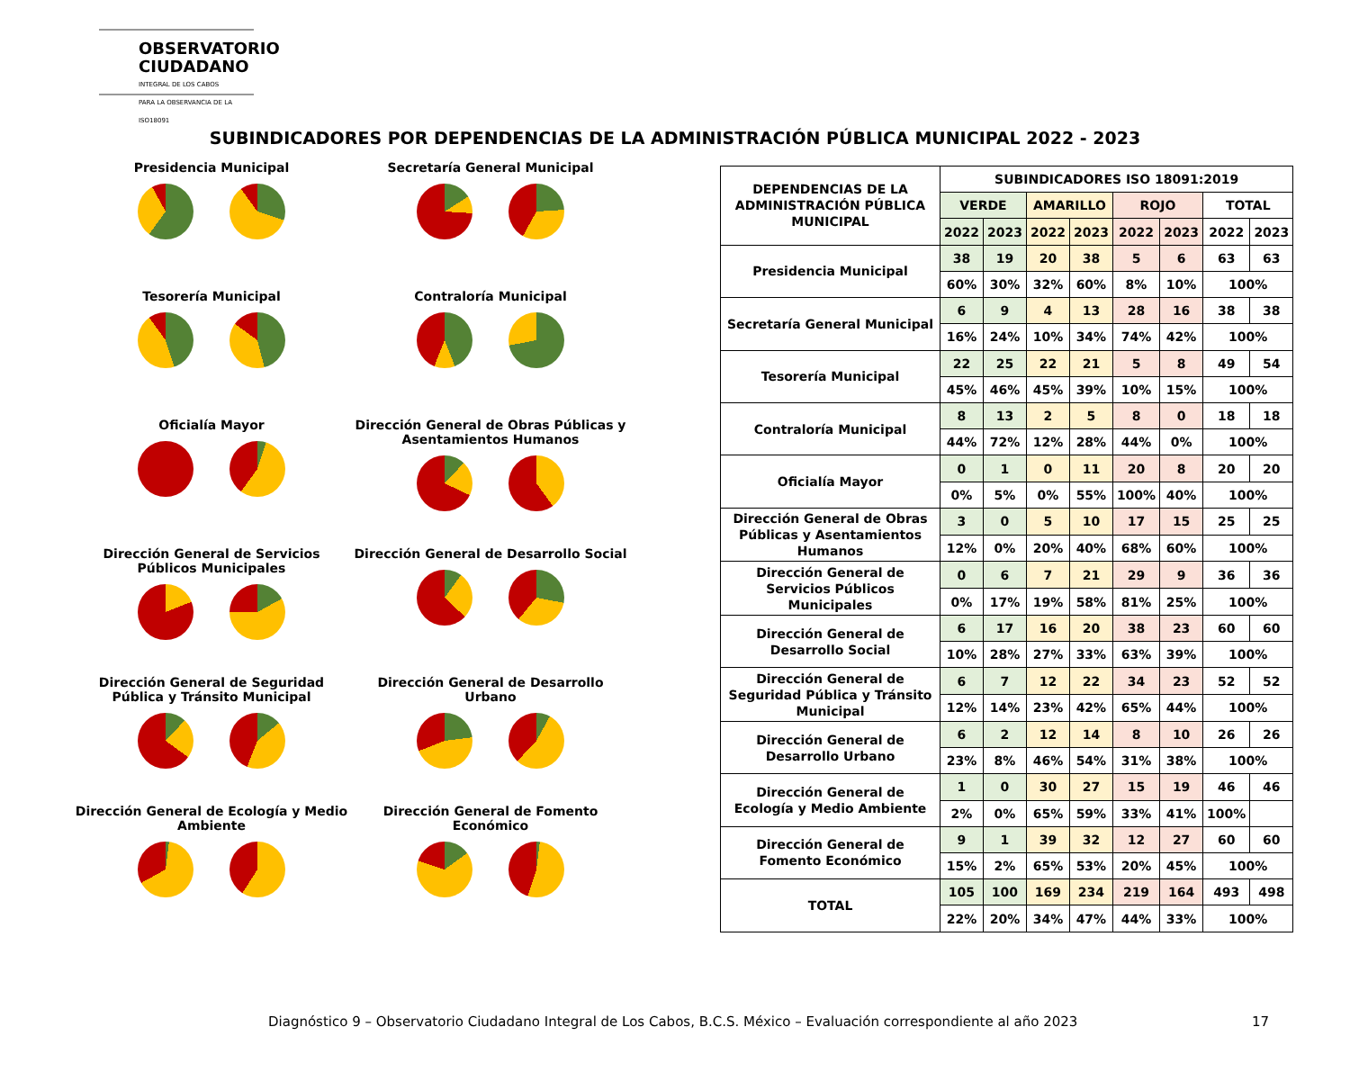OBSERVATORIO
CIUDADANO
INTEGRAL DE LOS CABOS
PARA LA OBSERVANCIA DE LA ISO18091
SUBINDICADORES POR DEPENDENCIAS DE LA ADMINISTRACIÓN PÚBLICA MUNICIPAL 2022 - 2023
Presidencia Municipal
Secretaría General Municipal
Tesorería Municipal
Contraloría Municipal
Oficialía Mayor
Dirección General de Obras Públicas y Asentamientos Humanos
Dirección General de Servicios Públicos Municipales
Dirección General de Desarrollo Social
Dirección General de Seguridad Pública y Tránsito Municipal
Dirección General de Desarrollo Urbano
Dirección General de Ecología y Medio Ambiente
Dirección General de Fomento Económico
| DEPENDENCIAS DE LA ADMINISTRACIÓN PÚBLICA MUNICIPAL | SUBINDICADORES ISO 18091:2019 | | | | | | | |
| --- | --- | --- | --- | --- | --- | --- | --- | --- |
| | VERDE | | AMARILLO | | ROJO | | TOTAL | |
| | 2022 | 2023 | 2022 | 2023 | 2022 | 2023 | 2022 | 2023 |
| Presidencia Municipal | 38 | 19 | 20 | 38 | 5 | 6 | 63 | 63 |
| | 60% | 30% | 32% | 60% | 8% | 10% | 100% | |
| Secretaría General Municipal | 6 | 9 | 4 | 13 | 28 | 16 | 38 | 38 |
| | 16% | 24% | 10% | 34% | 74% | 42% | 100% | |
| Tesorería Municipal | 22 | 25 | 22 | 21 | 5 | 8 | 49 | 54 |
| | 45% | 46% | 45% | 39% | 10% | 15% | 100% | |
| Contraloría Municipal | 8 | 13 | 2 | 5 | 8 | 0 | 18 | 18 |
| | 44% | 72% | 12% | 28% | 44% | 0% | 100% | |
| Oficialía Mayor | 0 | 1 | 0 | 11 | 20 | 8 | 20 | 20 |
| | 0% | 5% | 0% | 55% | 100% | 40% | 100% | |
| Dirección General de Obras Públicas y Asentamientos Humanos | 3 | 0 | 5 | 10 | 17 | 15 | 25 | 25 |
| | 12% | 0% | 20% | 40% | 68% | 60% | 100% | |
| Dirección General de Servicios Públicos Municipales | 0 | 6 | 7 | 21 | 29 | 9 | 36 | 36 |
| | 0% | 17% | 19% | 58% | 81% | 25% | 100% | |
| Dirección General de Desarrollo Social | 6 | 17 | 16 | 20 | 38 | 23 | 60 | 60 |
| | 10% | 28% | 27% | 33% | 63% | 39% | 100% | |
| Dirección General de Seguridad Pública y Tránsito Municipal | 6 | 7 | 12 | 22 | 34 | 23 | 52 | 52 |
| | 12% | 14% | 23% | 42% | 65% | 44% | 100% | |
| Dirección General de Desarrollo Urbano | 6 | 2 | 12 | 14 | 8 | 10 | 26 | 26 |
| | 23% | 8% | 46% | 54% | 31% | 38% | 100% | |
| Dirección General de Ecología y Medio Ambiente | 1 | 0 | 30 | 27 | 15 | 19 | 46 | 46 |
| | 2% | 0% | 65% | 59% | 33% | 41% | 100% | |
| Dirección General de Fomento Económico | 9 | 1 | 39 | 32 | 12 | 27 | 60 | 60 |
| | 15% | 2% | 65% | 53% | 20% | 45% | 100% | |
| TOTAL | 105 | 100 | 169 | 234 | 219 | 164 | 493 | 498 |
| | 22% | 20% | 34% | 47% | 44% | 33% | 100% | |
Diagnóstico 9 – Observatorio Ciudadano Integral de Los Cabos, B.C.S. México – Evaluación correspondiente al año 2023 17